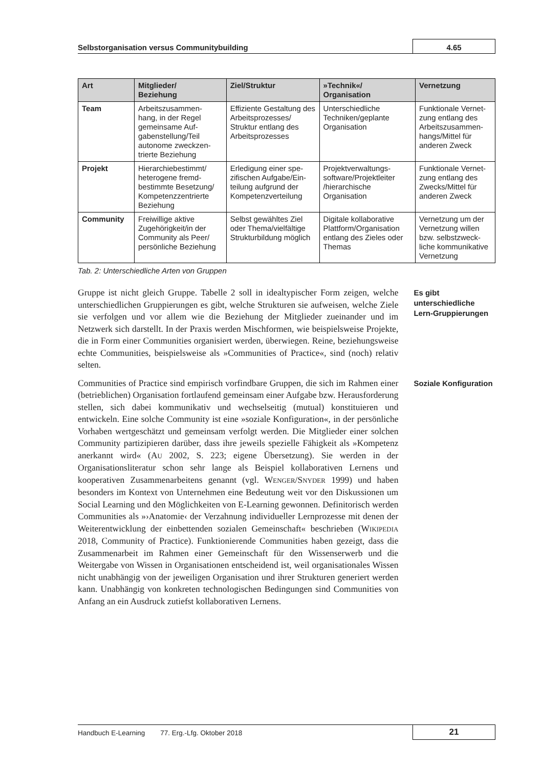Selbstorganisation versus Communitybuilding
4.65
| Art | Mitglieder/ Beziehung | Ziel/Struktur | »Technik«/ Organisation | Vernetzung |
| --- | --- | --- | --- | --- |
| Team | Arbeitszusammen- hang, in der Regel gemeinsame Auf- gabenstellung/Teil autonome zweckzen- trierte Beziehung | Effiziente Gestaltung des Arbeitsprozesses/ Struktur entlang des Arbeitsprozesses | Unterschiedliche Techniken/geplante Organisation | Funktionale Vernet- zung entlang des Arbeitszusammen- hangs/Mittel für anderen Zweck |
| Projekt | Hierarchiebestimmt/ heterogene fremd- bestimmte Besetzung/ Kompetenzzentrierte Beziehung | Erledigung einer spe- zifischen Aufgabe/Ein- teilung aufgrund der Kompetenzverteilung | Projektverwaltungs- software/Projektleiter /hierarchische Organisation | Funktionale Vernet- zung entlang des Zwecks/Mittel für anderen Zweck |
| Community | Freiwillige aktive Zugehörigkeit/in der Community als Peer/ persönliche Beziehung | Selbst gewähltes Ziel oder Thema/vielfältige Strukturbildung möglich | Digitale kollaborative Plattform/Organisation entlang des Zieles oder Themas | Vernetzung um der Vernetzung willen bzw. selbstzweck- liche kommunikative Vernetzung |
Tab. 2: Unterschiedliche Arten von Gruppen
Gruppe ist nicht gleich Gruppe. Tabelle 2 soll in idealtypischer Form zeigen, welche unterschiedlichen Gruppierungen es gibt, welche Strukturen sie aufweisen, welche Ziele sie verfolgen und vor allem wie die Beziehung der Mitglieder zueinander und im Netzwerk sich darstellt. In der Praxis werden Mischformen, wie beispielsweise Projekte, die in Form einer Communities organisiert werden, überwiegen. Reine, beziehungsweise echte Communities, beispielsweise als »Communities of Practice«, sind (noch) relativ selten.
Es gibt unterschiedliche Lern-Gruppierungen
Communities of Practice sind empirisch vorfindbare Gruppen, die sich im Rahmen einer (betrieblichen) Organisation fortlaufend gemeinsam einer Aufgabe bzw. Herausforderung stellen, sich dabei kommunikativ und wechselseitig (mutual) konstituieren und entwickeln. Eine solche Community ist eine »soziale Konfiguration«, in der persönliche Vorhaben wertgeschätzt und gemeinsam verfolgt werden. Die Mitglieder einer solchen Community partizipieren darüber, dass ihre jeweils spezielle Fähigkeit als »Kompetenz anerkannt wird« (AU 2002, S. 223; eigene Übersetzung). Sie werden in der Organisationsliteratur schon sehr lange als Beispiel kollaborativen Lernens und kooperativen Zusammenarbeitens genannt (vgl. WENGER/SNYDER 1999) und haben besonders im Kontext von Unternehmen eine Bedeutung weit vor den Diskussionen um Social Learning und den Möglichkeiten von E-Learning gewonnen. Definitorisch werden Communities als »›Anatomie‹ der Verzahnung individueller Lernprozesse mit denen der Weiterentwicklung der einbettenden sozialen Gemeinschaft« beschrieben (WIKIPEDIA 2018, Community of Practice). Funktionierende Communities haben gezeigt, dass die Zusammenarbeit im Rahmen einer Gemeinschaft für den Wissenserwerb und die Weitergabe von Wissen in Organisationen entscheidend ist, weil organisationales Wissen nicht unabhängig von der jeweiligen Organisation und ihrer Strukturen generiert werden kann. Unabhängig von konkreten technologischen Bedingungen sind Communities von Anfang an ein Ausdruck zutiefst kollaborativen Lernens.
Soziale Konfiguration
Handbuch E-Learning 77. Erg.-Lfg. Oktober 2018
21